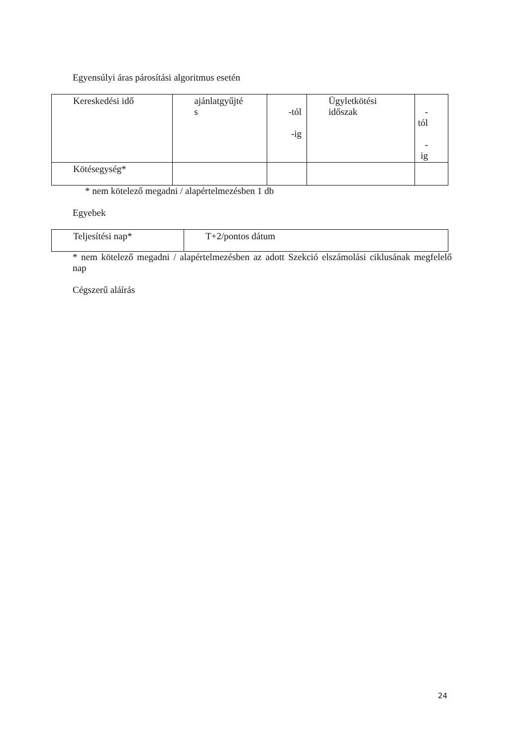Egyensúlyi áras párosítási algoritmus esetén
| Kereskedési idő | ajánlatgyűjté s | -tól -ig | Ügyletkötési időszak | -tól -ig |
| Kötésegység* | | | | |
* nem kötelező megadni / alapértelmezésben 1 db
Egyebek
| Teljesítési nap* | T+2/pontos dátum |
* nem kötelező megadni / alapértelmezésben az adott Szekció elszámolási ciklusának megfelelő nap
Cégszerű aláírás
24